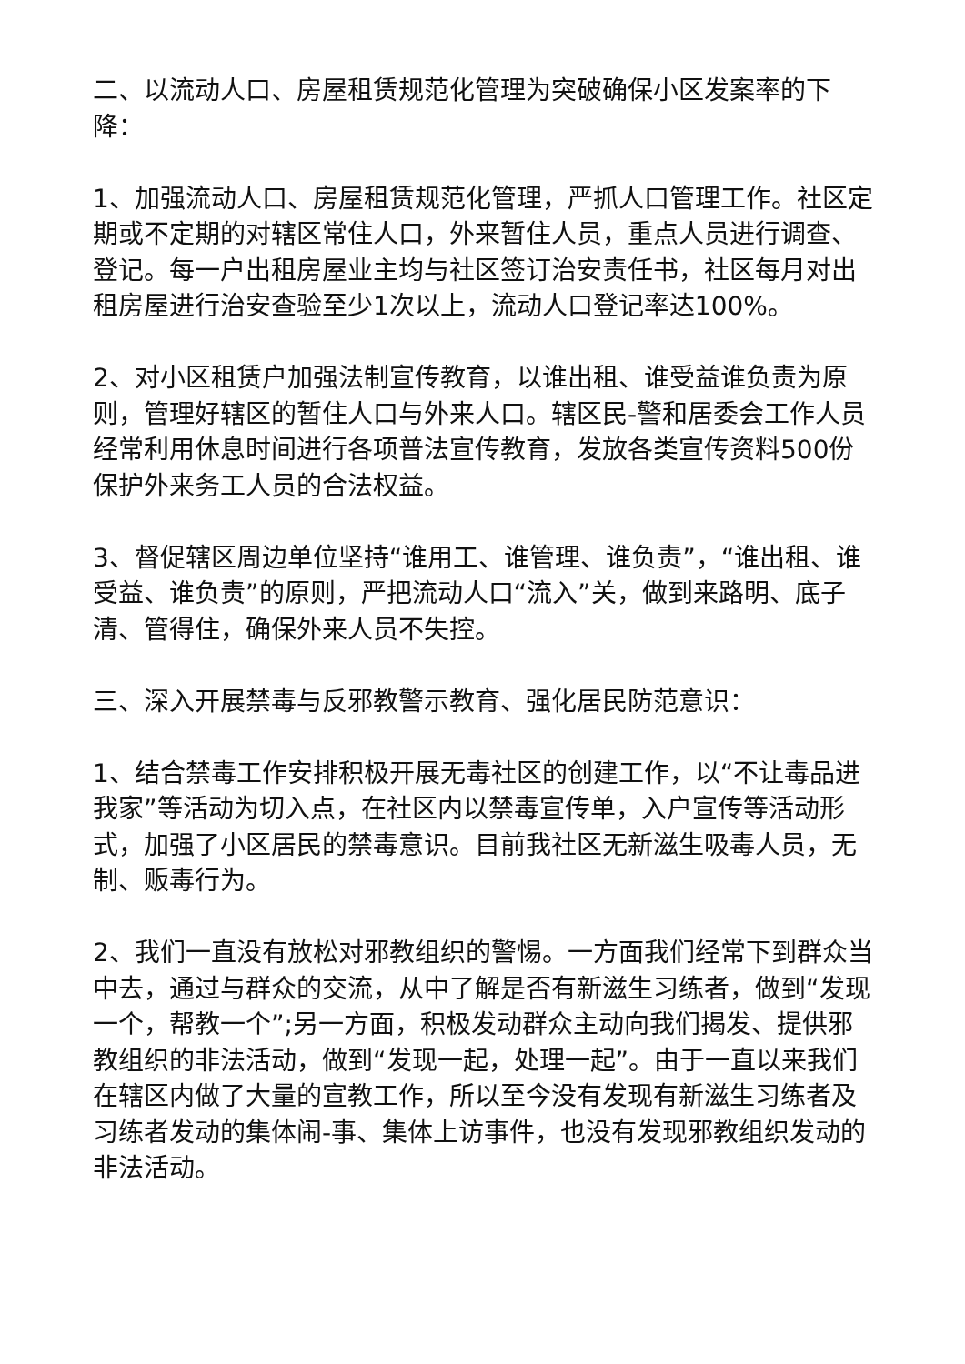二、以流动人口、房屋租赁规范化管理为突破确保小区发案率的下降：
1、加强流动人口、房屋租赁规范化管理，严抓人口管理工作。社区定期或不定期的对辖区常住人口，外来暂住人员，重点人员进行调查、登记。每一户出租房屋业主均与社区签订治安责任书，社区每月对出租房屋进行治安查验至少1次以上，流动人口登记率达100%。
2、对小区租赁户加强法制宣传教育，以谁出租、谁受益谁负责为原则，管理好辖区的暂住人口与外来人口。辖区民-警和居委会工作人员经常利用休息时间进行各项普法宣传教育，发放各类宣传资料500份保护外来务工人员的合法权益。
3、督促辖区周边单位坚持“谁用工、谁管理、谁负责”，“谁出租、谁受益、谁负责”的原则，严把流动人口“流入”关，做到来路明、底子清、管得住，确保外来人员不失控。
三、深入开展禁毒与反邪教警示教育、强化居民防范意识：
1、结合禁毒工作安排积极开展无毒社区的创建工作，以“不让毒品进我家”等活动为切入点，在社区内以禁毒宣传单，入户宣传等活动形式，加强了小区居民的禁毒意识。目前我社区无新滋生吸毒人员，无制、贩毒行为。
2、我们一直没有放松对邪教组织的警惕。一方面我们经常下到群众当中去，通过与群众的交流，从中了解是否有新滋生习练者，做到“发现一个，帮教一个”;另一方面，积极发动群众主动向我们揭发、提供邪教组织的非法活动，做到“发现一起，处理一起”。由于一直以来我们在辖区内做了大量的宣教工作，所以至今没有发现有新滋生习练者及习练者发动的集体闹-事、集体上访事件，也没有发现邪教组织发动的非法活动。